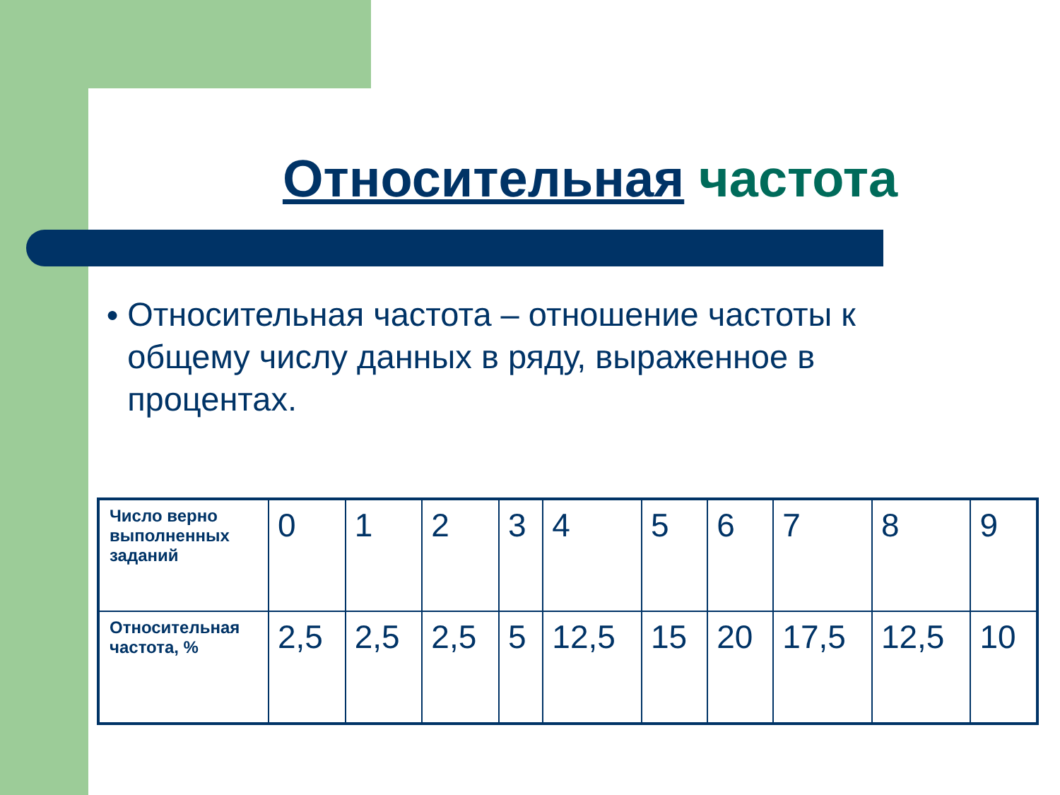Относительная частота
●
Относительная частота – отношение частоты к общему числу данных в ряду, выраженное в процентах.
| Число верно выполненных заданий | 0 | 1 | 2 | 3 | 4 | 5 | 6 | 7 | 8 | 9 |
| Относительная частота, % | 2,5 | 2,5 | 2,5 | 5 | 12,5 | 15 | 20 | 17,5 | 12,5 | 10 |